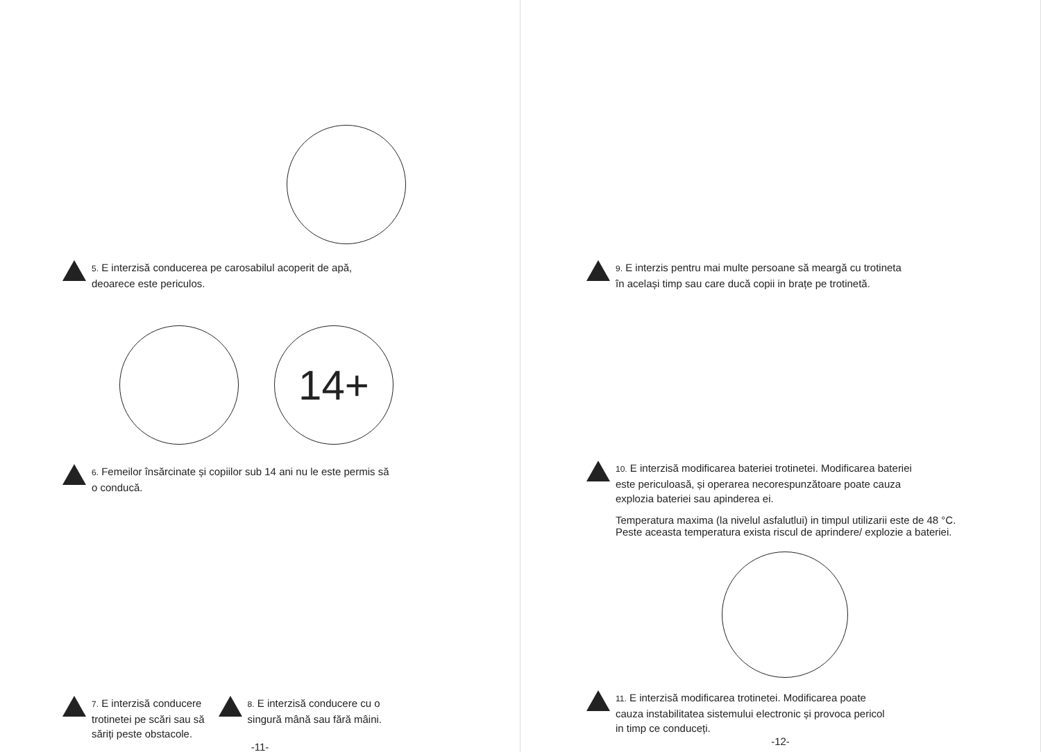5. E interzisă conducerea pe carosabilul acoperit de apă,
deoarece este periculos.
14+
6. Femeilor însărcinate și copiilor sub 14 ani nu le este permis să
o conducă.
7. E interzisă conducere
trotinetei pe scări sau să
săriți peste obstacole.
8. E interzisă conducere cu o
singură mână sau fără mâini.
-11-
9. E interzis pentru mai multe persoane să meargă cu trotineta
în același timp sau care ducă copii in brațe pe trotinetă.
10. E interzisă modificarea bateriei trotinetei. Modificarea bateriei
este periculoasă, și operarea necorespunzătoare poate cauza
explozia bateriei sau apinderea ei.
Temperatura maxima (la nivelul asfalutlui) in timpul utilizarii este de 48 °C.
Peste aceasta temperatura exista riscul de aprindere/ explozie a bateriei.
11. E interzisă modificarea trotinetei. Modificarea poate
cauza instabilitatea sistemului electronic și provoca pericol
in timp ce conduceți.
-12-